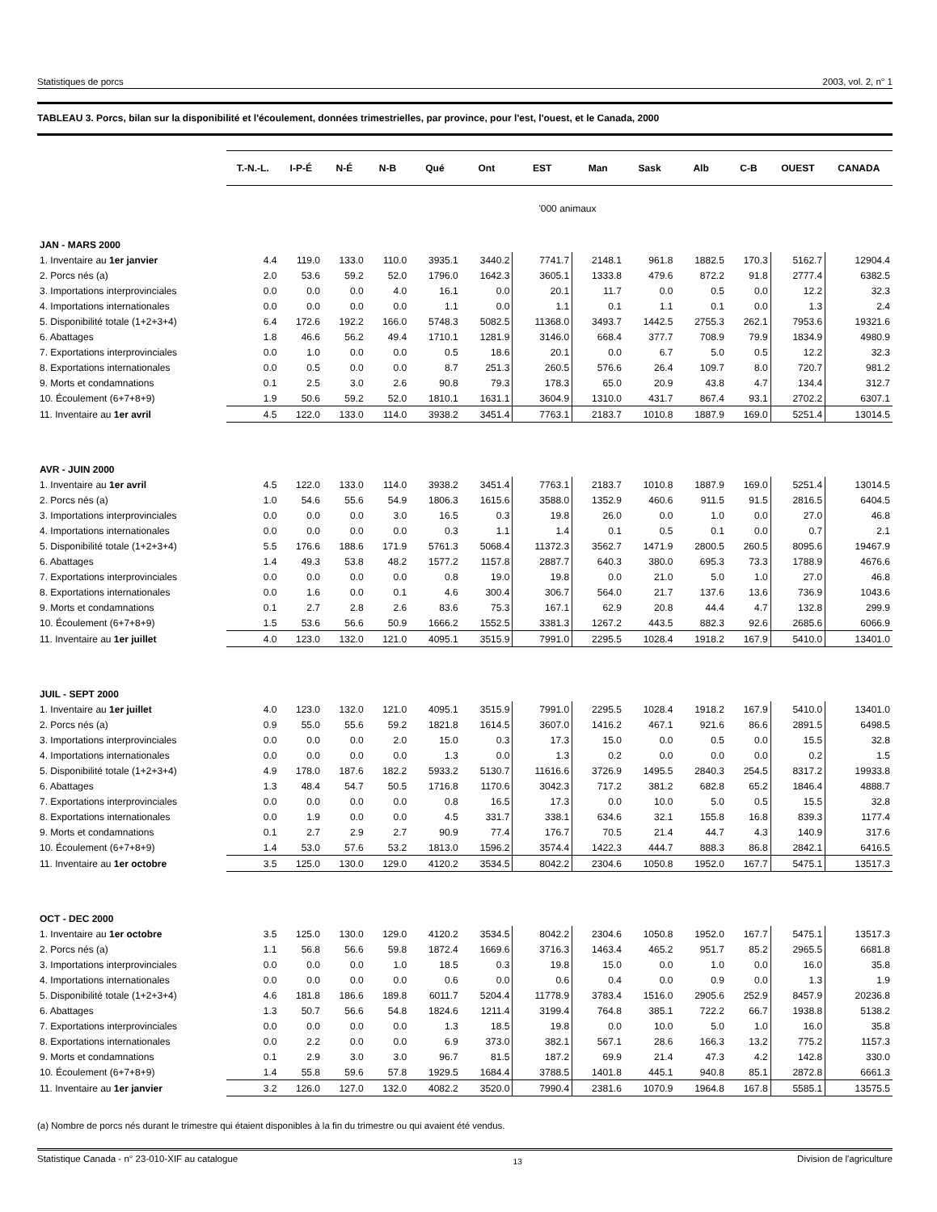Statistiques de porcs 2003, vol. 2, n° 1
TABLEAU 3. Porcs, bilan sur la disponibilité et l'écoulement, données trimestrielles, par province, pour l'est, l'ouest, et le Canada, 2000
| | T.-N.-L. | I-P-É | N-É | N-B | Qué | Ont | EST | Man | Sask | Alb | C-B | OUEST | CANADA |
| --- | --- | --- | --- | --- | --- | --- | --- | --- | --- | --- | --- | --- | --- |
| | '000 animaux | | | | | | | | | | | | |
| JAN - MARS 2000 | | | | | | | | | | | | | |
| 1. Inventaire au 1er janvier | 4.4 | 119.0 | 133.0 | 110.0 | 3935.1 | 3440.2 | 7741.7 | 2148.1 | 961.8 | 1882.5 | 170.3 | 5162.7 | 12904.4 |
| 2. Porcs nés (a) | 2.0 | 53.6 | 59.2 | 52.0 | 1796.0 | 1642.3 | 3605.1 | 1333.8 | 479.6 | 872.2 | 91.8 | 2777.4 | 6382.5 |
| 3. Importations interprovinciales | 0.0 | 0.0 | 0.0 | 4.0 | 16.1 | 0.0 | 20.1 | 11.7 | 0.0 | 0.5 | 0.0 | 12.2 | 32.3 |
| 4. Importations internationales | 0.0 | 0.0 | 0.0 | 0.0 | 1.1 | 0.0 | 1.1 | 0.1 | 1.1 | 0.1 | 0.0 | 1.3 | 2.4 |
| 5. Disponibilité totale (1+2+3+4) | 6.4 | 172.6 | 192.2 | 166.0 | 5748.3 | 5082.5 | 11368.0 | 3493.7 | 1442.5 | 2755.3 | 262.1 | 7953.6 | 19321.6 |
| 6. Abattages | 1.8 | 46.6 | 56.2 | 49.4 | 1710.1 | 1281.9 | 3146.0 | 668.4 | 377.7 | 708.9 | 79.9 | 1834.9 | 4980.9 |
| 7. Exportations interprovinciales | 0.0 | 1.0 | 0.0 | 0.0 | 0.5 | 18.6 | 20.1 | 0.0 | 6.7 | 5.0 | 0.5 | 12.2 | 32.3 |
| 8. Exportations internationales | 0.0 | 0.5 | 0.0 | 0.0 | 8.7 | 251.3 | 260.5 | 576.6 | 26.4 | 109.7 | 8.0 | 720.7 | 981.2 |
| 9. Morts et condamnations | 0.1 | 2.5 | 3.0 | 2.6 | 90.8 | 79.3 | 178.3 | 65.0 | 20.9 | 43.8 | 4.7 | 134.4 | 312.7 |
| 10. Écoulement (6+7+8+9) | 1.9 | 50.6 | 59.2 | 52.0 | 1810.1 | 1631.1 | 3604.9 | 1310.0 | 431.7 | 867.4 | 93.1 | 2702.2 | 6307.1 |
| 11. Inventaire au 1er avril | 4.5 | 122.0 | 133.0 | 114.0 | 3938.2 | 3451.4 | 7763.1 | 2183.7 | 1010.8 | 1887.9 | 169.0 | 5251.4 | 13014.5 |
| AVR - JUIN 2000 | | | | | | | | | | | | | |
| 1. Inventaire au 1er avril | 4.5 | 122.0 | 133.0 | 114.0 | 3938.2 | 3451.4 | 7763.1 | 2183.7 | 1010.8 | 1887.9 | 169.0 | 5251.4 | 13014.5 |
| 2. Porcs nés (a) | 1.0 | 54.6 | 55.6 | 54.9 | 1806.3 | 1615.6 | 3588.0 | 1352.9 | 460.6 | 911.5 | 91.5 | 2816.5 | 6404.5 |
| 3. Importations interprovinciales | 0.0 | 0.0 | 0.0 | 3.0 | 16.5 | 0.3 | 19.8 | 26.0 | 0.0 | 1.0 | 0.0 | 27.0 | 46.8 |
| 4. Importations internationales | 0.0 | 0.0 | 0.0 | 0.0 | 0.3 | 1.1 | 1.4 | 0.1 | 0.5 | 0.1 | 0.0 | 0.7 | 2.1 |
| 5. Disponibilité totale (1+2+3+4) | 5.5 | 176.6 | 188.6 | 171.9 | 5761.3 | 5068.4 | 11372.3 | 3562.7 | 1471.9 | 2800.5 | 260.5 | 8095.6 | 19467.9 |
| 6. Abattages | 1.4 | 49.3 | 53.8 | 48.2 | 1577.2 | 1157.8 | 2887.7 | 640.3 | 380.0 | 695.3 | 73.3 | 1788.9 | 4676.6 |
| 7. Exportations interprovinciales | 0.0 | 0.0 | 0.0 | 0.0 | 0.8 | 19.0 | 19.8 | 0.0 | 21.0 | 5.0 | 1.0 | 27.0 | 46.8 |
| 8. Exportations internationales | 0.0 | 1.6 | 0.0 | 0.1 | 4.6 | 300.4 | 306.7 | 564.0 | 21.7 | 137.6 | 13.6 | 736.9 | 1043.6 |
| 9. Morts et condamnations | 0.1 | 2.7 | 2.8 | 2.6 | 83.6 | 75.3 | 167.1 | 62.9 | 20.8 | 44.4 | 4.7 | 132.8 | 299.9 |
| 10. Écoulement (6+7+8+9) | 1.5 | 53.6 | 56.6 | 50.9 | 1666.2 | 1552.5 | 3381.3 | 1267.2 | 443.5 | 882.3 | 92.6 | 2685.6 | 6066.9 |
| 11. Inventaire au 1er juillet | 4.0 | 123.0 | 132.0 | 121.0 | 4095.1 | 3515.9 | 7991.0 | 2295.5 | 1028.4 | 1918.2 | 167.9 | 5410.0 | 13401.0 |
| JUIL - SEPT 2000 | | | | | | | | | | | | | |
| 1. Inventaire au 1er juillet | 4.0 | 123.0 | 132.0 | 121.0 | 4095.1 | 3515.9 | 7991.0 | 2295.5 | 1028.4 | 1918.2 | 167.9 | 5410.0 | 13401.0 |
| 2. Porcs nés (a) | 0.9 | 55.0 | 55.6 | 59.2 | 1821.8 | 1614.5 | 3607.0 | 1416.2 | 467.1 | 921.6 | 86.6 | 2891.5 | 6498.5 |
| 3. Importations interprovinciales | 0.0 | 0.0 | 0.0 | 2.0 | 15.0 | 0.3 | 17.3 | 15.0 | 0.0 | 0.5 | 0.0 | 15.5 | 32.8 |
| 4. Importations internationales | 0.0 | 0.0 | 0.0 | 0.0 | 1.3 | 0.0 | 1.3 | 0.2 | 0.0 | 0.0 | 0.0 | 0.2 | 1.5 |
| 5. Disponibilité totale (1+2+3+4) | 4.9 | 178.0 | 187.6 | 182.2 | 5933.2 | 5130.7 | 11616.6 | 3726.9 | 1495.5 | 2840.3 | 254.5 | 8317.2 | 19933.8 |
| 6. Abattages | 1.3 | 48.4 | 54.7 | 50.5 | 1716.8 | 1170.6 | 3042.3 | 717.2 | 381.2 | 682.8 | 65.2 | 1846.4 | 4888.7 |
| 7. Exportations interprovinciales | 0.0 | 0.0 | 0.0 | 0.0 | 0.8 | 16.5 | 17.3 | 0.0 | 10.0 | 5.0 | 0.5 | 15.5 | 32.8 |
| 8. Exportations internationales | 0.0 | 1.9 | 0.0 | 0.0 | 4.5 | 331.7 | 338.1 | 634.6 | 32.1 | 155.8 | 16.8 | 839.3 | 1177.4 |
| 9. Morts et condamnations | 0.1 | 2.7 | 2.9 | 2.7 | 90.9 | 77.4 | 176.7 | 70.5 | 21.4 | 44.7 | 4.3 | 140.9 | 317.6 |
| 10. Écoulement (6+7+8+9) | 1.4 | 53.0 | 57.6 | 53.2 | 1813.0 | 1596.2 | 3574.4 | 1422.3 | 444.7 | 888.3 | 86.8 | 2842.1 | 6416.5 |
| 11. Inventaire au 1er octobre | 3.5 | 125.0 | 130.0 | 129.0 | 4120.2 | 3534.5 | 8042.2 | 2304.6 | 1050.8 | 1952.0 | 167.7 | 5475.1 | 13517.3 |
| OCT - DEC 2000 | | | | | | | | | | | | | |
| 1. Inventaire au 1er octobre | 3.5 | 125.0 | 130.0 | 129.0 | 4120.2 | 3534.5 | 8042.2 | 2304.6 | 1050.8 | 1952.0 | 167.7 | 5475.1 | 13517.3 |
| 2. Porcs nés (a) | 1.1 | 56.8 | 56.6 | 59.8 | 1872.4 | 1669.6 | 3716.3 | 1463.4 | 465.2 | 951.7 | 85.2 | 2965.5 | 6681.8 |
| 3. Importations interprovinciales | 0.0 | 0.0 | 0.0 | 1.0 | 18.5 | 0.3 | 19.8 | 15.0 | 0.0 | 1.0 | 0.0 | 16.0 | 35.8 |
| 4. Importations internationales | 0.0 | 0.0 | 0.0 | 0.0 | 0.6 | 0.0 | 0.6 | 0.4 | 0.0 | 0.9 | 0.0 | 1.3 | 1.9 |
| 5. Disponibilité totale (1+2+3+4) | 4.6 | 181.8 | 186.6 | 189.8 | 6011.7 | 5204.4 | 11778.9 | 3783.4 | 1516.0 | 2905.6 | 252.9 | 8457.9 | 20236.8 |
| 6. Abattages | 1.3 | 50.7 | 56.6 | 54.8 | 1824.6 | 1211.4 | 3199.4 | 764.8 | 385.1 | 722.2 | 66.7 | 1938.8 | 5138.2 |
| 7. Exportations interprovinciales | 0.0 | 0.0 | 0.0 | 0.0 | 1.3 | 18.5 | 19.8 | 0.0 | 10.0 | 5.0 | 1.0 | 16.0 | 35.8 |
| 8. Exportations internationales | 0.0 | 2.2 | 0.0 | 0.0 | 6.9 | 373.0 | 382.1 | 567.1 | 28.6 | 166.3 | 13.2 | 775.2 | 1157.3 |
| 9. Morts et condamnations | 0.1 | 2.9 | 3.0 | 3.0 | 96.7 | 81.5 | 187.2 | 69.9 | 21.4 | 47.3 | 4.2 | 142.8 | 330.0 |
| 10. Écoulement (6+7+8+9) | 1.4 | 55.8 | 59.6 | 57.8 | 1929.5 | 1684.4 | 3788.5 | 1401.8 | 445.1 | 940.8 | 85.1 | 2872.8 | 6661.3 |
| 11. Inventaire au 1er janvier | 3.2 | 126.0 | 127.0 | 132.0 | 4082.2 | 3520.0 | 7990.4 | 2381.6 | 1070.9 | 1964.8 | 167.8 | 5585.1 | 13575.5 |
(a) Nombre de porcs nés durant le trimestre qui étaient disponibles à la fin du trimestre ou qui avaient été vendus.
Statistique Canada - n° 23-010-XIF au catalogue 13 Division de l'agriculture